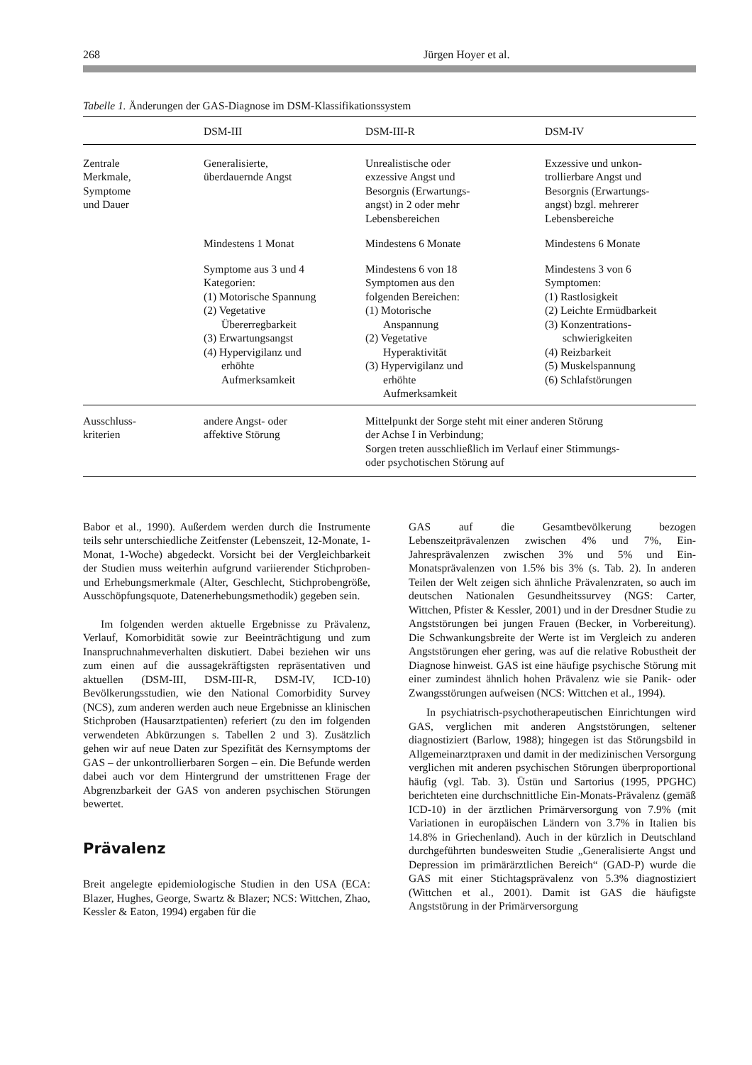268 Jürgen Hoyer et al.
Tabelle 1. Änderungen der GAS-Diagnose im DSM-Klassifikationssystem
| | DSM-III | DSM-III-R | DSM-IV |
| --- | --- | --- | --- |
| Zentrale Merkmale, Symptome und Dauer | Generalisierte, überdauernde Angst | Unrealistische oder exzessive Angst und Besorgnis (Erwartungs- angst) in 2 oder mehr Lebensbereichen | Exzessive und unkon- trollierbare Angst und Besorgnis (Erwartungs- angst) bzgl. mehrerer Lebensbereiche |
| | Mindestens 1 Monat | Mindestens 6 Monate | Mindestens 6 Monate |
| | Symptome aus 3 und 4 Kategorien: (1) Motorische Spannung (2) Vegetative Übererregbarkeit (3) Erwartungsangst (4) Hypervigilanz und erhöhte Aufmerksamkeit | Mindestens 6 von 18 Symptomen aus den folgenden Bereichen: (1) Motorische Anspannung (2) Vegetative Hyperaktivität (3) Hypervigilanz und erhöhte Aufmerksamkeit | Mindestens 3 von 6 Symptomen: (1) Rastlosigkeit (2) Leichte Ermüdbarkeit (3) Konzentrations- schwierigkeiten (4) Reizbarkeit (5) Muskelspannung (6) Schlafstörungen |
| Ausschluss- kriterien | andere Angst- oder affektive Störung | Mittelpunkt der Sorge steht mit einer anderen Störung der Achse I in Verbindung; Sorgen treten ausschließlich im Verlauf einer Stimmungs- oder psychotischen Störung auf | |
Babor et al., 1990). Außerdem werden durch die Instrumente teils sehr unterschiedliche Zeitfenster (Lebenszeit, 12-Monate, 1-Monat, 1-Woche) abgedeckt. Vorsicht bei der Vergleichbarkeit der Studien muss weiterhin aufgrund variierender Stichproben- und Erhebungsmerkmale (Alter, Geschlecht, Stichprobengröße, Ausschöpfungsquote, Datenerhebungsmethodik) gegeben sein.
Im folgenden werden aktuelle Ergebnisse zu Prävalenz, Verlauf, Komorbidität sowie zur Beeinträchtigung und zum Inanspruchnahmeverhalten diskutiert. Dabei beziehen wir uns zum einen auf die aussagekräftigsten repräsentativen und aktuellen (DSM-III, DSM-III-R, DSM-IV, ICD-10) Bevölkerungsstudien, wie den National Comorbidity Survey (NCS), zum anderen werden auch neue Ergebnisse an klinischen Stichproben (Hausarztpatienten) referiert (zu den im folgenden verwendeten Abkürzungen s. Tabellen 2 und 3). Zusätzlich gehen wir auf neue Daten zur Spezifität des Kernsymptoms der GAS – der unkontrollierbaren Sorgen – ein. Die Befunde werden dabei auch vor dem Hintergrund der umstrittenen Frage der Abgrenzbarkeit der GAS von anderen psychischen Störungen bewertet.
Prävalenz
Breit angelegte epidemiologische Studien in den USA (ECA: Blazer, Hughes, George, Swartz & Blazer; NCS: Wittchen, Zhao, Kessler & Eaton, 1994) ergaben für die
GAS auf die Gesamtbevölkerung bezogen Lebenszeitprävalenzen zwischen 4% und 7%, Ein-Jahresprävalenzen zwischen 3% und 5% und Ein-Monatsprävalenzen von 1.5% bis 3% (s. Tab. 2). In anderen Teilen der Welt zeigen sich ähnliche Prävalenzraten, so auch im deutschen Nationalen Gesundheitssurvey (NGS: Carter, Wittchen, Pfister & Kessler, 2001) und in der Dresdner Studie zu Angststörungen bei jungen Frauen (Becker, in Vorbereitung). Die Schwankungsbreite der Werte ist im Vergleich zu anderen Angststörungen eher gering, was auf die relative Robustheit der Diagnose hinweist. GAS ist eine häufige psychische Störung mit einer zumindest ähnlich hohen Prävalenz wie sie Panik- oder Zwangsstörungen aufweisen (NCS: Wittchen et al., 1994).
In psychiatrisch-psychotherapeutischen Einrichtungen wird GAS, verglichen mit anderen Angststörungen, seltener diagnostiziert (Barlow, 1988); hingegen ist das Störungsbild in Allgemeinarztpraxen und damit in der medizinischen Versorgung verglichen mit anderen psychischen Störungen überproportional häufig (vgl. Tab. 3). Üstün und Sartorius (1995, PPGHC) berichteten eine durchschnittliche Ein-Monats-Prävalenz (gemäß ICD-10) in der ärztlichen Primärversorgung von 7.9% (mit Variationen in europäischen Ländern von 3.7% in Italien bis 14.8% in Griechenland). Auch in der kürzlich in Deutschland durchgeführten bundesweiten Studie „Generalisierte Angst und Depression im primärärztlichen Bereich“ (GAD-P) wurde die GAS mit einer Stichtagsprävalenz von 5.3% diagnostiziert (Wittchen et al., 2001). Damit ist GAS die häufigste Angststörung in der Primärversorgung